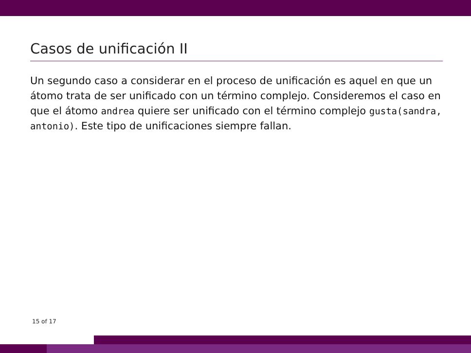Casos de unificación II
Un segundo caso a considerar en el proceso de unificación es aquel en que un átomo trata de ser unificado con un término complejo. Consideremos el caso en que el átomo andrea quiere ser unificado con el término complejo gusta(sandra, antonio). Este tipo de unificaciones siempre fallan.
15 of 17